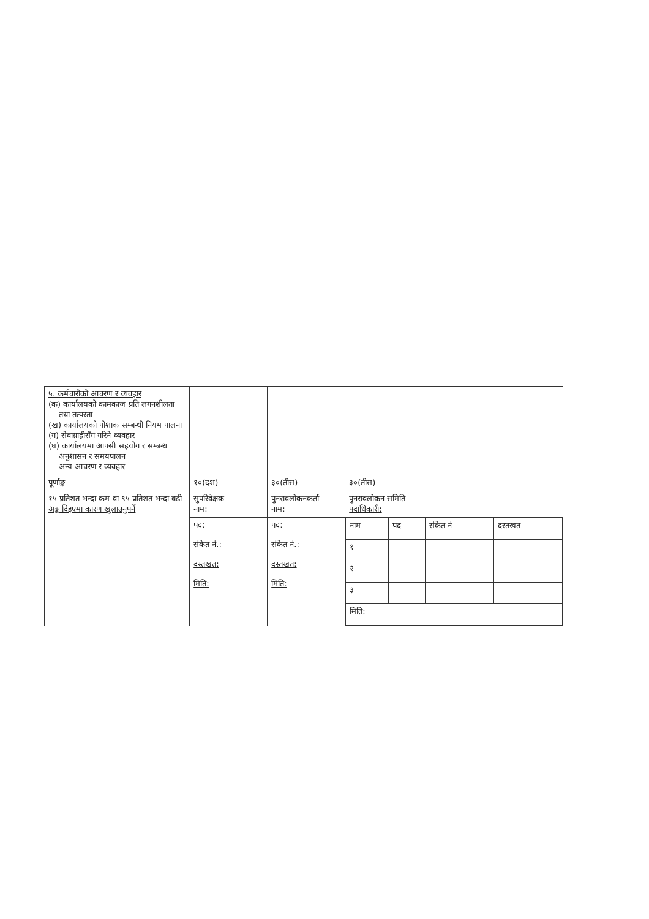| ५. कर्मचारीको आचरण र व्यवहार (क) कार्यालयको कामकाज प्रति लगनशीलता तथा तत्परता (ख) कार्यालयको पोशाक सम्बन्धी नियम पालना (ग) सेवाग्राहीसँग गरिने व्यवहार (घ) कार्यालयमा आपसी सहयोग र सम्बन्ध अनुशासन र समयपालन अन्य आचरण र व्यवहार | | | |
| पूर्णाङ्क | १०(दश) | ३०(तीस) | ३०(तीस) |
| १५ प्रतिशत भन्दा कम वा ९५ प्रतिशत भन्दा बढी अङ्क दिइएमा कारण खुलाउनुपर्ने | सुपरिवेक्षक नाम: | पुनरावलोकनकर्ता नाम: | पुनरावलोकन समिति पदाधिकारी: |
| | पद: संकेत नं.: दस्तखत: मिति: | पद: संकेत नं.: दस्तखत: मिति: | / नाम / पद / संकेत नं / दस्तखत / / १ / / / / / २ / / / / / ३ / / / / / मिति: / / / / |